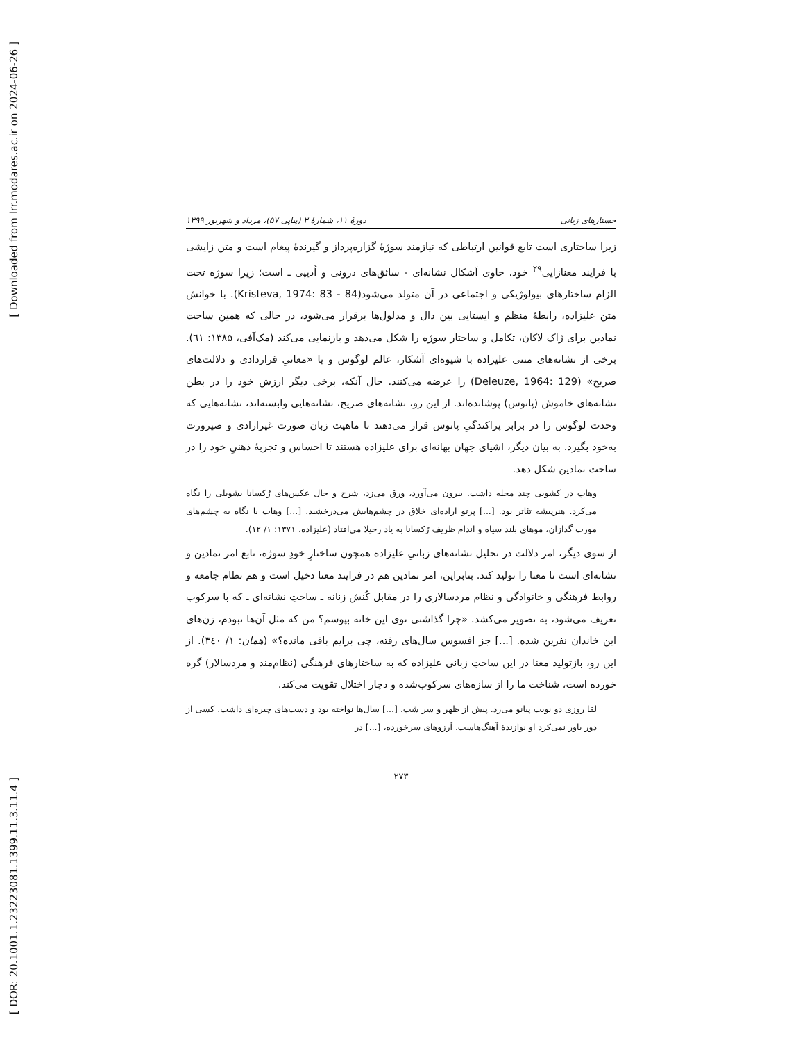[ Downloaded from lrr.modares.ac.ir on 2024-06-26 ]
[ DOR: 20.1001.1.23223081.1399.11.3.11.4 ]
جستارهای زبانی دورهٔ ۱۱، شمارهٔ ۳ (پیاپی ۵۷)، مرداد و شهریور ۱۳۹۹
زیرا ساختاری است تابع قوانین ارتباطی که نیازمند سوژهٔ گزاره‌پرداز و گیرندهٔ پیغام است و متن زایشی با فرایند معنازایی<sup>۲۹</sup> خود، حاوی اَشکال نشانه‌ای - سائق‌های درونی و اُدیپی ـ است؛ زیرا سوژه تحت الزام ساختارهای بیولوژیکی و اجتماعی در آن متولد می‌شود(Kristeva, 1974: 83 - 84). با خوانش متن علیزاده، رابطهٔ منظم و ایستایی بین دال و مدلول‌ها برقرار می‌شود، در حالی که همین ساحت نمادین برای ژاک لاکان، تکامل و ساختار سوژه را شکل می‌دهد و بازنمایی می‌کند (مک‌آفی، ۱۳۸۵: ٦١). برخی از نشانه‌های متنی علیزاده با شیوه‌ای آشکار، عالم لوگوس و یا «معانیِ قراردادی و دلالت‌های صریح» (Deleuze, 1964: 129) را عرضه می‌کنند. حال آنکه، برخی دیگر ارزش خود را در بطن نشانه‌های خاموش (پاتوس) پوشانده‌اند. از این رو، نشانه‌های صریح، نشانه‌هایی وابسته‌اند، نشانه‌هایی که وحدت لوگوس را در برابر پراکندگیِ پاتوس قرار می‌دهند تا ماهیت زبان صورت غیرارادی و صیرورت به‌خود بگیرد. به بیان دیگر، اشیای جهان بهانه‌ای برای علیزاده هستند تا احساس و تجربهٔ ذهنیِ خود را در ساحت نمادین شکل دهد.
وهاب در کشویی چند مجله داشت. بیرون می‌آورد، ورق می‌زد، شرح و حال عکس‌های رُکسانا یشویلی را نگاه می‌کرد. هنرپیشه تئاتر بود. [...] پرتو اراده‌ای خلاق در چشم‌هایش می‌درخشید. [...] وهاب با نگاه به چشم‌های مورب گدازان، موهای بلند سیاه و اندام ظریف رُکسانا به یاد رحیلا می‌افتاد (علیزاده، ۱۳۷۱: ۱/ ۱۲).
از سوی دیگر، امر دلالت در تحلیل نشانه‌های زبانیِ علیزاده همچون ساختارِ خودِ سوژه، تابع امر نمادین و نشانه‌ای است تا معنا را تولید کند. بنابراین، امر نمادین هم در فرایند معنا دخیل است و هم نظام جامعه و روابط فرهنگی و خانوادگی و نظام مردسالاری را در مقابل کُنش زنانه ـ ساحتِ نشانه‌ای ـ که با سرکوب تعریف می‌شود، به تصویر می‌کشد. «چرا گذاشتی توی این خانه بپوسم؟ من که مثل آن‌ها نبودم، زن‌های این خاندان نفرین شده. [...] جز افسوس سال‌های رفته، چی برایم باقی مانده؟» (همان: ۱/ ۳٤۰). از این رو، بازتولید معنا در این ساحتِ زبانی علیزاده که به ساختارهای فرهنگی (نظام‌مند و مردسالار) گره خورده است، شناخت ما را از سازه‌های سرکوب‌شده و دچار اختلال تقویت می‌کند.
لقا روزی دو نوبت پیانو می‌زد. پیش از ظهر و سر شب. [...] سال‌ها نواخته بود و دست‌های چیره‌ای داشت. کسی از دور باور نمی‌کرد او نوازندهٔ آهنگ‌هاست. آرزوهای سرخورده، [...] در
۲۷۳